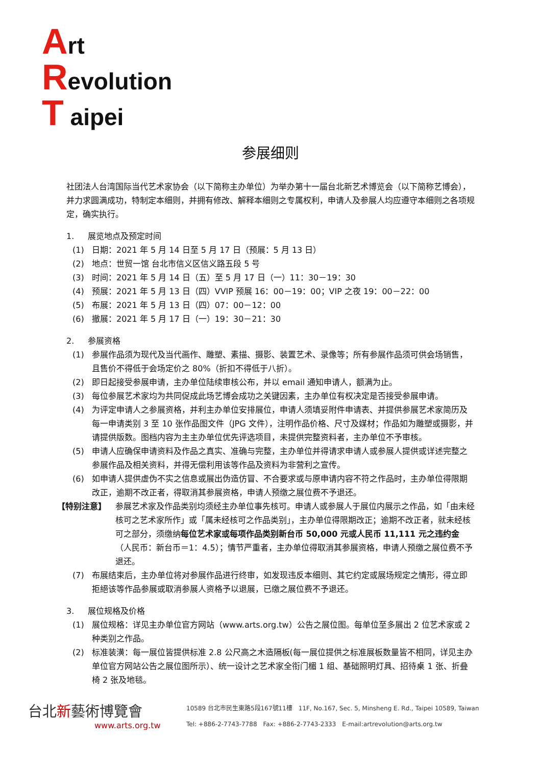Art
Revolution
T aipei
参展细则
社团法人台湾国际当代艺术家协会（以下简称主办单位）为举办第十一届台北新艺术博览会（以下简称艺博会），并力求圆满成功，特制定本细则，并拥有修改、解释本细则之专属权利，申请人及参展人均应遵守本细则之各项规定，确实执行。
1. 展览地点及预定时间
(1) 日期：2021 年 5 月 14 日至 5 月 17 日（预展：5 月 13 日）
(2) 地点：世贸一馆 台北市信义区信义路五段 5 号
(3) 时间：2021 年 5 月 14 日（五）至 5 月 17 日（一）11：30－19：30
(4) 预展：2021 年 5 月 13 日（四）VVIP 预展 16：00－19：00；VIP 之夜 19：00－22：00
(5) 布展：2021 年 5 月 13 日（四）07：00－12：00
(6) 撤展：2021 年 5 月 17 日（一）19：30－21：30
2. 参展资格
(1) 参展作品须为现代及当代画作、雕塑、素描、摄影、装置艺术、录像等；所有参展作品须可供会场销售，且售价不得低于会场定价之 80%（折扣不得低于八折）。
(2) 即日起接受参展申请，主办单位陆续审核公布，并以 email 通知申请人，额满为止。
(3) 每位参展艺术家均为共同促成此场艺博会成功之关键因素，主办单位有权决定是否接受参展申请。
(4) 为评定申请人之参展资格，并利主办单位安排展位，申请人须填妥附件申请表、并提供参展艺术家简历及每一申请类别 3 至 10 张作品图文件（JPG 文件），注明作品价格、尺寸及媒材；作品如为雕塑或摄影，并请提供版数。图档内容为主主办单位优先评选项目，未提供完整资料者，主办单位不予审核。
(5) 申请人应确保申请资料及作品之真实、准确与完整，主办单位并得请求申请人或参展人提供或详述完整之参展作品及相关资料，并得无偿利用该等作品及资料为非营利之宣传。
(6) 如申请人提供虚伪不实之信息或展出伪造仿冒、不合要求或与原申请内容不符之作品时，主办单位得限期改正，逾期不改正者，得取消其参展资格，申请人预缴之展位费不予退还。
【特别注意】 参展艺术家及作品类别均须经主办单位事先核可。申请人或参展人于展位内展示之作品，如「由未经核可之艺术家所作」或「属未经核可之作品类别」，主办单位得限期改正；逾期不改正者，就未经核可之部分，须缴纳每位艺术家或每项作品类别新台币 50,000 元或人民币 11,111 元之违约金（人民币：新台币＝1：4.5）；情节严重者，主办单位得取消其参展资格，申请人预缴之展位费不予退还。
(7) 布展结束后，主办单位将对参展作品进行终审，如发现违反本细则、其它约定或展场规定之情形，得立即拒絕该等作品参展或取消参展人资格予以退展，已缴之展位费不予退还。
3. 展位规格及价格
(1) 展位规格：详见主办单位官方网站（www.arts.org.tw）公告之展位图。每单位至多展出 2 位艺术家或 2 种类别之作品。
(2) 标准装潢：每一展位皆提供标准 2.8 公尺高之木造隔板(每一展位提供之标准展板数量皆不相同，详见主办单位官方网站公告之展位图所示）、统一设计之艺术家全衔门楣 1 组、基础照明灯具、招待桌 1 张、折叠椅 2 张及地毯。
台北新藝術博覽會
www.arts.org.tw
10589 台北市民生東路5段167號11樓　11F, No.167, Sec. 5, Minsheng E. Rd., Taipei 10589, Taiwan
Tel: +886-2-7743-7788　Fax: +886-2-7743-2333　E-mail:artrevolution@arts.org.tw